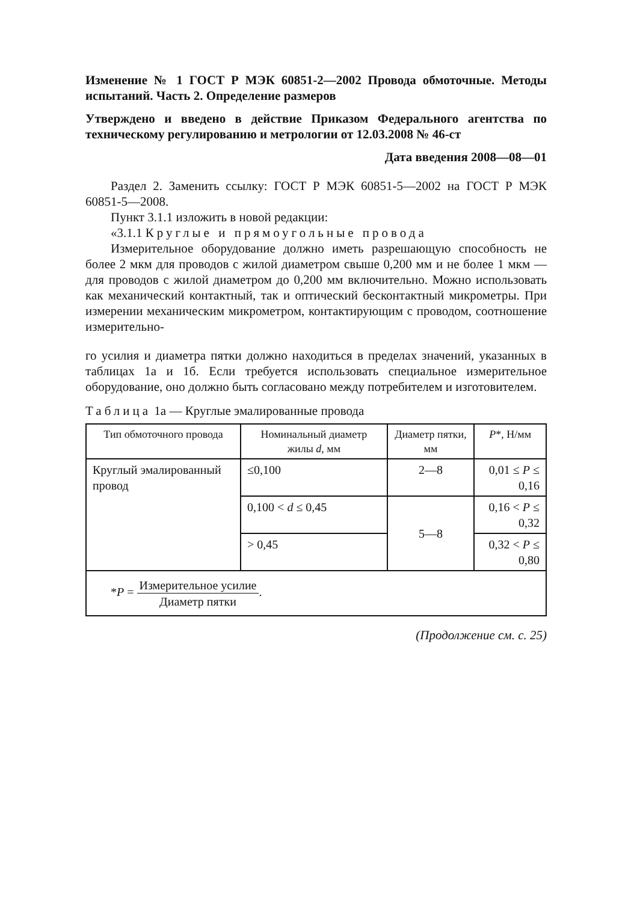Изменение № 1 ГОСТ Р МЭК 60851-2—2002 Провода обмоточные. Методы испытаний. Часть 2. Определение размеров
Утверждено и введено в действие Приказом Федерального агентства по техническому регулированию и метрологии от 12.03.2008 № 46-ст
Дата введения 2008—08—01
Раздел 2. Заменить ссылку: ГОСТ Р МЭК 60851-5—2002 на ГОСТ Р МЭК 60851-5—2008.
Пункт 3.1.1 изложить в новой редакции:
«3.1.1 Круглые и прямоугольные провода
Измерительное оборудование должно иметь разрешающую способность не более 2 мкм для проводов с жилой диаметром свыше 0,200 мм и не более 1 мкм — для проводов с жилой диаметром до 0,200 мм включительно. Можно использовать как механический контактный, так и оптический бесконтактный микрометры. При измерении механическим микрометром, контактирующим с проводом, соотношение измерительно-
го усилия и диаметра пятки должно находиться в пределах значений, указанных в таблицах 1а и 1б. Если требуется использовать специальное измерительное оборудование, оно должно быть согласовано между потребителем и изготовителем.
Таблица 1а — Круглые эмалированные провода
| Тип обмоточного провода | Номинальный диаметр жилы d , мм | Диаметр пятки, мм | P *, Н/мм |
| --- | --- | --- | --- |
| Круглый эмалированный провод | ≤0,100 | 2—8 | 0,01 ≤ P ≤ 0,16 |
| | 0,100 < d ≤ 0,45 | 5—8 | 0,16 < P ≤ 0,32 |
| | > 0,45 | | 0,32 < P ≤ 0,80 |
| * P = Измерительное усилие Диаметр пятки . | | | |
(Продолжение см. с. 25)